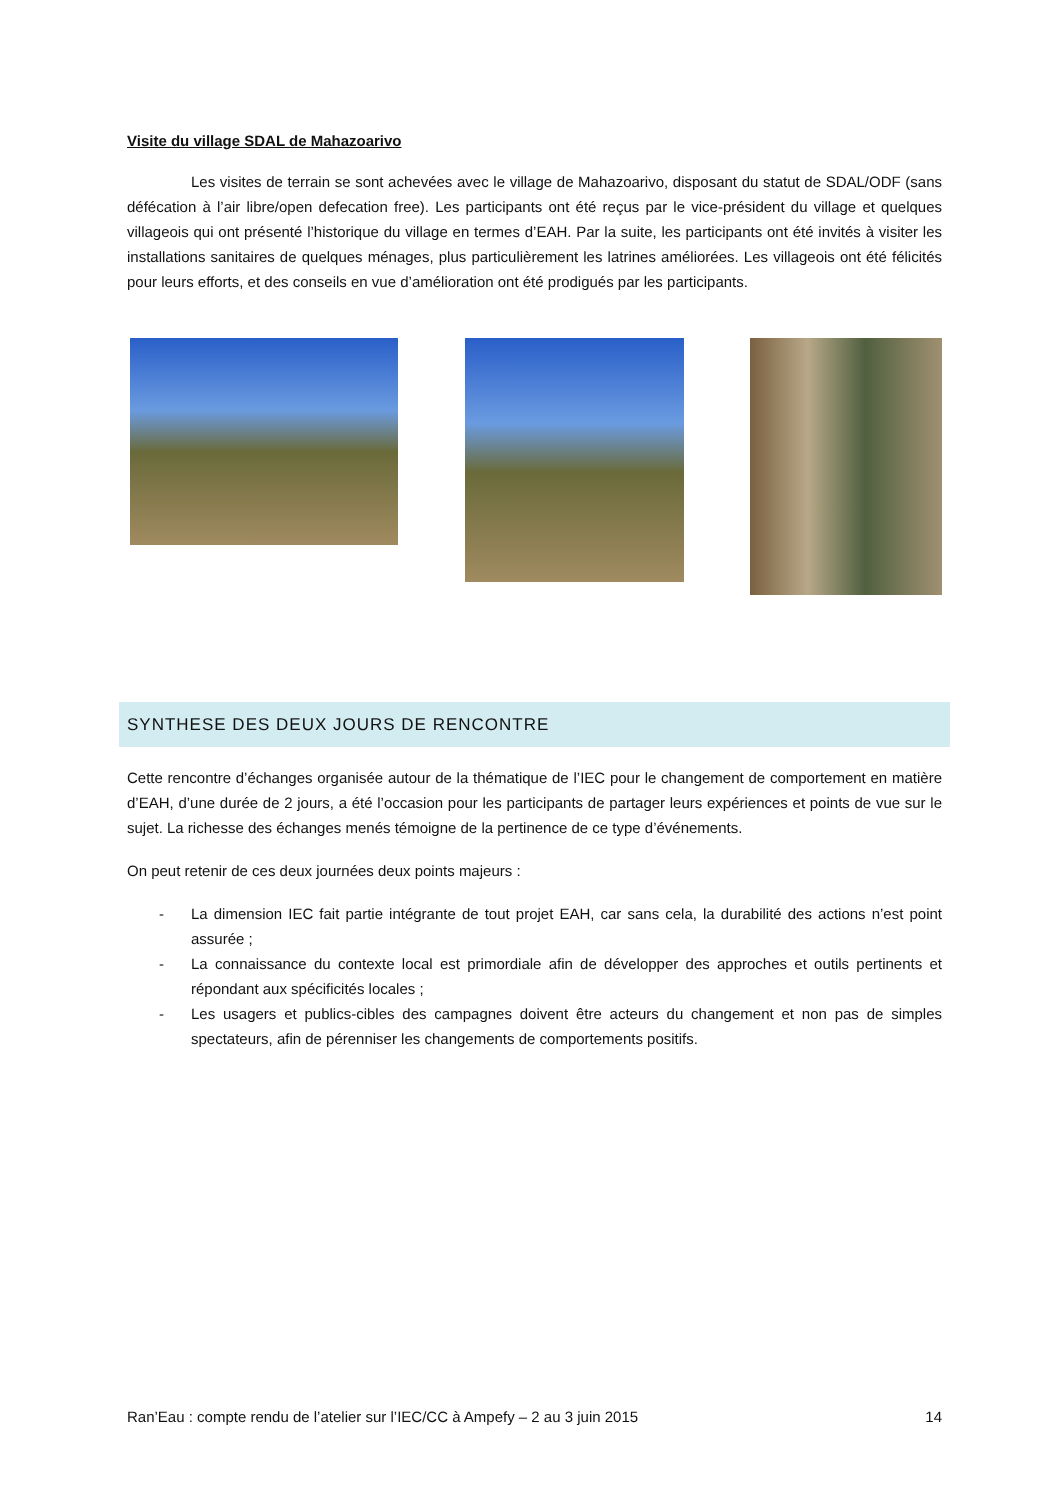Visite du village SDAL de Mahazoarivo
Les visites de terrain se sont achevées avec le village de Mahazoarivo, disposant du statut de SDAL/ODF (sans défécation à l’air libre/open defecation free). Les participants ont été reçus par le vice-président du village et quelques villageois qui ont présenté l’historique du village en termes d’EAH. Par la suite, les participants ont été invités à visiter les installations sanitaires de quelques ménages, plus particulièrement les latrines améliorées. Les villageois ont été félicités pour leurs efforts, et des conseils en vue d’amélioration ont été prodigués par les participants.
SYNTHESE DES DEUX JOURS DE RENCONTRE
Cette rencontre d’échanges organisée autour de la thématique de l’IEC pour le changement de comportement en matière d’EAH, d’une durée de 2 jours, a été l’occasion pour les participants de partager leurs expériences et points de vue sur le sujet. La richesse des échanges menés témoigne de la pertinence de ce type d’événements.
On peut retenir de ces deux journées deux points majeurs :
- La dimension IEC fait partie intégrante de tout projet EAH, car sans cela, la durabilité des actions n’est point assurée ;
- La connaissance du contexte local est primordiale afin de développer des approches et outils pertinents et répondant aux spécificités locales ;
- Les usagers et publics-cibles des campagnes doivent être acteurs du changement et non pas de simples spectateurs, afin de pérenniser les changements de comportements positifs.
Ran’Eau : compte rendu de l’atelier sur l’IEC/CC à Ampefy – 2 au 3 juin 2015 14